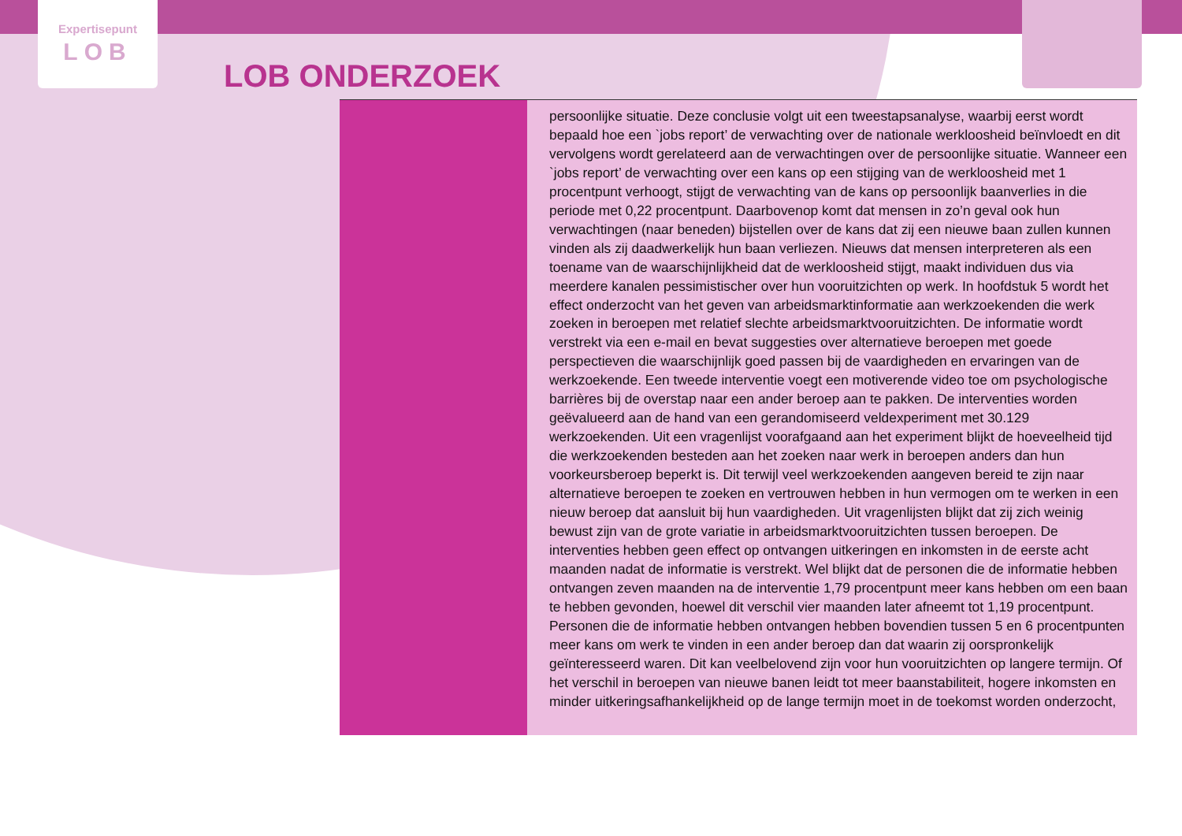Expertisepunt
LOB
LOB ONDERZOEK
persoonlijke situatie. Deze conclusie volgt uit een tweestapsanalyse, waarbij eerst wordt bepaald hoe een `jobs report’ de verwachting over de nationale werkloosheid beïnvloedt en dit vervolgens wordt gerelateerd aan de verwachtingen over de persoonlijke situatie. Wanneer een `jobs report’ de verwachting over een kans op een stijging van de werkloosheid met 1 procentpunt verhoogt, stijgt de verwachting van de kans op persoonlijk baanverlies in die periode met 0,22 procentpunt. Daarbovenop komt dat mensen in zo’n geval ook hun verwachtingen (naar beneden) bijstellen over de kans dat zij een nieuwe baan zullen kunnen vinden als zij daadwerkelijk hun baan verliezen. Nieuws dat mensen interpreteren als een toename van de waarschijnlijkheid dat de werkloosheid stijgt, maakt individuen dus via meerdere kanalen pessimistischer over hun vooruitzichten op werk. In hoofdstuk 5 wordt het effect onderzocht van het geven van arbeidsmarktinformatie aan werkzoekenden die werk zoeken in beroepen met relatief slechte arbeidsmarktvooruitzichten. De informatie wordt verstrekt via een e-mail en bevat suggesties over alternatieve beroepen met goede perspectieven die waarschijnlijk goed passen bij de vaardigheden en ervaringen van de werkzoekende. Een tweede interventie voegt een motiverende video toe om psychologische barrières bij de overstap naar een ander beroep aan te pakken. De interventies worden geëvalueerd aan de hand van een gerandomiseerd veldexperiment met 30.129 werkzoekenden. Uit een vragenlijst voorafgaand aan het experiment blijkt de hoeveelheid tijd die werkzoekenden besteden aan het zoeken naar werk in beroepen anders dan hun voorkeursberoep beperkt is. Dit terwijl veel werkzoekenden aangeven bereid te zijn naar alternatieve beroepen te zoeken en vertrouwen hebben in hun vermogen om te werken in een nieuw beroep dat aansluit bij hun vaardigheden. Uit vragenlijsten blijkt dat zij zich weinig bewust zijn van de grote variatie in arbeidsmarktvooruitzichten tussen beroepen. De interventies hebben geen effect op ontvangen uitkeringen en inkomsten in de eerste acht maanden nadat de informatie is verstrekt. Wel blijkt dat de personen die de informatie hebben ontvangen zeven maanden na de interventie 1,79 procentpunt meer kans hebben om een baan te hebben gevonden, hoewel dit verschil vier maanden later afneemt tot 1,19 procentpunt. Personen die de informatie hebben ontvangen hebben bovendien tussen 5 en 6 procentpunten meer kans om werk te vinden in een ander beroep dan dat waarin zij oorspronkelijk geïnteresseerd waren. Dit kan veelbelovend zijn voor hun vooruitzichten op langere termijn. Of het verschil in beroepen van nieuwe banen leidt tot meer baanstabiliteit, hogere inkomsten en minder uitkeringsafhankelijkheid op de lange termijn moet in de toekomst worden onderzocht,